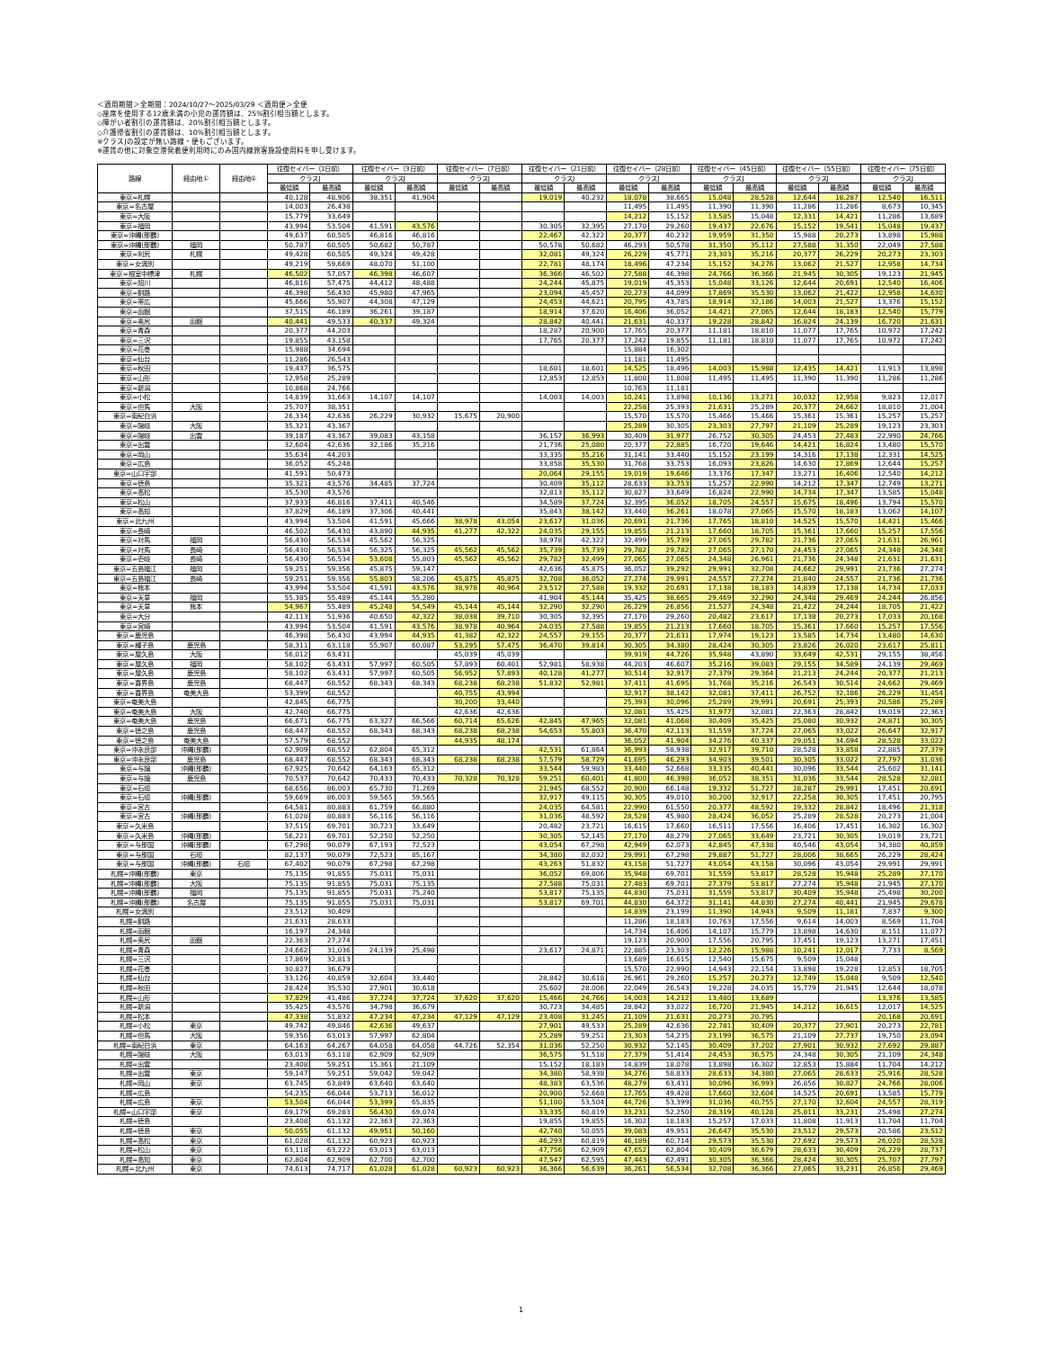＜適用期間＞全期間：2024/10/27～2025/03/29 ＜適用便＞全便
◇座席を使用する12歳未満の小児の運賃額は、25%割引相当額とします。
◇障がい者割引の運賃額は、20%割引相当額とします。
◇介護帰省割引の運賃額は、10%割引相当額とします。
※クラスJの設定が無い路線・便もございます。
※運賃の他に対象空港発着便利用時にのみ国内線旅客施設使用料を申し受けます。
| 路線 | 経由地① | 経由地② | 往復セイバー（1日前） | | 往復セイバー（3日前） | | 往復セイバー（7日前） | | 往復セイバー（21日前） | | 往復セイバー（28日前） | | 往復セイバー（45日前） | | 往復セイバー（55日前） | | 往復セイバー（75日前） | |
| --- | --- | --- | --- | --- | --- | --- | --- | --- | --- | --- | --- | --- | --- | --- | --- | --- | --- | --- |
| | | | クラスJ | | クラスJ | | クラスJ | | クラスJ | | クラスJ | | クラスJ | | クラスJ | | クラスJ | |
| | | | 最低額 | 最高額 | 最低額 | 最高額 | 最低額 | 最高額 | 最低額 | 最高額 | 最低額 | 最高額 | 最低額 | 最高額 | 最低額 | 最高額 | 最低額 | 最高額 |
| 東京=札幌 | | | 40,128 | 48,906 | 38,351 | 41,904 | | | 19,019 | 40,232 | 18,078 | 38,665 | 15,048 | 28,528 | 12,644 | 18,287 | 12,540 | 16,511 |
| 東京=名古屋 | | | 14,003 | 26,438 | | | | | | | 11,495 | 11,495 | 11,390 | 11,390 | 11,286 | 11,286 | 8,673 | 10,345 |
| 東京=大阪 | | | 15,779 | 33,649 | | | | | | | 14,212 | 15,152 | 13,585 | 15,048 | 12,331 | 14,421 | 11,286 | 13,689 |
| 東京=福岡 | | | 43,994 | 53,504 | 41,591 | 43,576 | | | 30,305 | 32,395 | 27,170 | 29,260 | 19,437 | 22,676 | 15,152 | 19,541 | 15,048 | 19,437 |
| 東京=沖縄(那覇) | | | 49,637 | 60,505 | 46,816 | 46,816 | | | 22,467 | 42,322 | 20,377 | 40,232 | 19,959 | 31,350 | 15,988 | 20,273 | 13,898 | 15,988 |
| 東京=沖縄(那覇) | 福岡 | | 50,787 | 60,505 | 50,682 | 50,787 | | | 50,578 | 50,682 | 46,293 | 50,578 | 31,350 | 35,112 | 27,588 | 31,350 | 22,049 | 27,588 |
| 東京=利尻 | 札幌 | | 49,428 | 60,505 | 49,324 | 49,428 | | | 32,081 | 49,324 | 26,229 | 45,771 | 23,303 | 35,216 | 20,377 | 26,229 | 20,273 | 23,303 |
| 東京=女満別 | | | 49,219 | 59,669 | 48,070 | 51,100 | | | 22,781 | 48,174 | 18,496 | 47,234 | 15,152 | 34,276 | 13,062 | 21,527 | 12,958 | 14,734 |
| 東京=根室中標津 | 札幌 | | 46,502 | 57,057 | 46,398 | 46,607 | | | 36,366 | 46,502 | 27,588 | 46,398 | 24,766 | 36,366 | 21,945 | 30,305 | 19,123 | 21,945 |
| 東京=旭川 | | | 46,816 | 57,475 | 44,412 | 48,488 | | | 24,244 | 45,875 | 19,019 | 45,353 | 15,048 | 33,126 | 12,644 | 20,691 | 12,540 | 16,406 |
| 東京=釧路 | | | 46,398 | 56,430 | 45,980 | 47,965 | | | 23,094 | 45,457 | 20,273 | 44,099 | 17,869 | 35,530 | 13,062 | 21,422 | 12,958 | 14,630 |
| 東京=帯広 | | | 45,666 | 55,907 | 44,308 | 47,129 | | | 24,453 | 44,621 | 20,795 | 43,785 | 18,914 | 32,186 | 14,003 | 21,527 | 13,376 | 15,152 |
| 東京=函館 | | | 37,515 | 46,189 | 36,261 | 39,187 | | | 18,914 | 37,620 | 16,406 | 36,052 | 14,421 | 27,065 | 12,644 | 18,183 | 12,540 | 15,779 |
| 東京=奥尻 | 函館 | | 40,441 | 49,533 | 40,337 | 49,324 | | | 28,842 | 40,441 | 21,631 | 40,337 | 19,228 | 28,842 | 16,824 | 24,139 | 16,720 | 21,631 |
| 東京=青森 | | | 20,377 | 44,203 | | | | | 18,287 | 20,900 | 17,765 | 20,377 | 11,181 | 18,810 | 11,077 | 17,765 | 10,972 | 17,242 |
| 東京=三沢 | | | 19,855 | 43,158 | | | | | 17,765 | 20,377 | 17,242 | 19,855 | 11,181 | 18,810 | 11,077 | 17,765 | 10,972 | 17,242 |
| 東京=花巻 | | | 15,988 | 34,694 | | | | | | | 15,884 | 16,302 | | | | | | |
| 東京=仙台 | | | 11,286 | 26,543 | | | | | | | 11,181 | 11,495 | | | | | | |
| 東京=秋田 | | | 19,437 | 36,575 | | | | | 18,601 | 18,601 | 14,525 | 18,496 | 14,003 | 15,988 | 12,435 | 14,421 | 11,913 | 13,898 |
| 東京=山形 | | | 12,958 | 25,289 | | | | | 12,853 | 12,853 | 11,808 | 11,808 | 11,495 | 11,495 | 11,390 | 11,390 | 11,286 | 11,286 |
| 東京=新潟 | | | 10,868 | 24,766 | | | | | | | 10,763 | 11,181 | | | | | | |
| 東京=小松 | | | 14,839 | 31,663 | 14,107 | 14,107 | | | 14,003 | 14,003 | 10,241 | 13,898 | 10,136 | 13,271 | 10,032 | 12,958 | 9,823 | 12,017 |
| 東京=但馬 | 大阪 | | 25,707 | 38,351 | | | | | | | 22,258 | 25,393 | 21,631 | 25,289 | 20,377 | 24,662 | 18,810 | 21,004 |
| 東京=南紀白浜 | | | 26,334 | 42,636 | 26,229 | 30,932 | 15,675 | 20,900 | | | 15,570 | 15,570 | 15,466 | 15,466 | 15,361 | 15,361 | 15,257 | 15,257 |
| 東京=隠岐 | 大阪 | | 35,321 | 43,367 | | | | | | | 25,289 | 30,305 | 23,303 | 27,797 | 21,109 | 25,289 | 19,123 | 23,303 |
| 東京=隠岐 | 出雲 | | 39,187 | 43,367 | 39,083 | 43,158 | | | 36,157 | 36,993 | 30,409 | 31,977 | 26,752 | 30,305 | 24,453 | 27,483 | 22,990 | 24,766 |
| 東京=出雲 | | | 32,604 | 42,636 | 32,186 | 35,216 | | | 21,736 | 25,080 | 20,377 | 22,885 | 16,720 | 19,646 | 14,421 | 16,824 | 13,480 | 15,570 |
| 東京=岡山 | | | 35,634 | 44,203 | | | | | 33,335 | 35,216 | 31,141 | 33,440 | 15,152 | 23,199 | 14,316 | 17,138 | 12,331 | 14,525 |
| 東京=広島 | | | 36,052 | 45,248 | | | | | 33,858 | 35,530 | 31,768 | 33,753 | 16,093 | 23,826 | 14,630 | 17,869 | 12,644 | 15,257 |
| 東京=山口宇部 | | | 41,591 | 50,473 | | | | | 20,064 | 29,155 | 19,019 | 19,646 | 13,376 | 17,347 | 13,271 | 16,406 | 12,540 | 14,212 |
| 東京=徳島 | | | 35,321 | 43,576 | 34,485 | 37,724 | | | 30,409 | 35,112 | 28,633 | 33,753 | 15,257 | 22,990 | 14,212 | 17,347 | 12,749 | 13,271 |
| 東京=高松 | | | 35,530 | 43,576 | | | | | 32,813 | 35,112 | 30,827 | 33,649 | 16,824 | 22,990 | 14,734 | 17,347 | 13,585 | 15,048 |
| 東京=松山 | | | 37,933 | 46,816 | 37,411 | 40,546 | | | 34,589 | 37,724 | 32,395 | 36,052 | 18,705 | 24,557 | 15,675 | 18,496 | 13,794 | 15,570 |
| 東京=高知 | | | 37,829 | 46,189 | 37,306 | 40,441 | | | 35,843 | 38,142 | 33,440 | 36,261 | 18,078 | 27,065 | 15,570 | 18,183 | 13,062 | 14,107 |
| 東京=北九州 | | | 43,994 | 53,504 | 41,591 | 45,666 | 38,978 | 43,054 | 23,617 | 31,036 | 20,691 | 21,736 | 17,765 | 18,810 | 14,525 | 15,570 | 14,421 | 15,466 |
| 東京=長崎 | | | 46,502 | 56,430 | 43,890 | 44,935 | 41,277 | 42,322 | 24,035 | 29,155 | 19,855 | 21,213 | 17,660 | 18,705 | 15,361 | 17,660 | 15,257 | 17,556 |
| 東京=対馬 | 福岡 | | 56,430 | 56,534 | 45,562 | 56,325 | | | 38,978 | 42,322 | 32,499 | 35,739 | 27,065 | 29,782 | 21,736 | 27,065 | 21,631 | 26,961 |
| 東京=対馬 | 長崎 | | 56,430 | 56,534 | 56,325 | 56,325 | 45,562 | 45,562 | 35,739 | 35,739 | 29,782 | 29,782 | 27,065 | 27,170 | 24,453 | 27,065 | 24,348 | 24,348 |
| 東京=壱岐 | 長崎 | | 56,430 | 56,534 | 53,608 | 55,803 | 45,562 | 45,562 | 29,782 | 32,499 | 27,065 | 27,065 | 24,348 | 26,961 | 21,736 | 24,348 | 21,631 | 21,631 |
| 東京=五島福江 | 福岡 | | 59,251 | 59,356 | 45,875 | 59,147 | | | 42,636 | 45,875 | 36,052 | 39,292 | 29,991 | 32,708 | 24,662 | 29,991 | 21,736 | 27,274 |
| 東京=五島福江 | 長崎 | | 59,251 | 59,356 | 55,803 | 58,206 | 45,875 | 45,875 | 32,708 | 36,052 | 27,274 | 29,991 | 24,557 | 27,274 | 21,840 | 24,557 | 21,736 | 21,736 |
| 東京=熊本 | | | 43,994 | 53,504 | 41,591 | 43,576 | 38,978 | 40,964 | 23,512 | 27,588 | 19,332 | 20,691 | 17,138 | 18,183 | 14,839 | 17,138 | 14,734 | 17,033 |
| 東京=天草 | 福岡 | | 55,385 | 55,489 | 45,144 | 55,280 | | | 41,904 | 45,144 | 35,425 | 38,665 | 29,469 | 32,290 | 24,348 | 29,469 | 24,244 | 26,856 |
| 東京=天草 | 熊本 | | 54,967 | 55,489 | 45,248 | 54,549 | 45,144 | 45,144 | 32,290 | 32,290 | 26,229 | 26,856 | 21,527 | 24,348 | 21,422 | 24,244 | 18,705 | 21,422 |
| 東京=大分 | | | 42,113 | 51,936 | 40,650 | 42,322 | 38,038 | 39,710 | 30,305 | 32,395 | 27,170 | 29,260 | 20,482 | 23,617 | 17,138 | 20,273 | 17,033 | 20,168 |
| 東京=宮崎 | | | 43,994 | 53,504 | 41,591 | 43,576 | 38,978 | 40,964 | 24,035 | 27,588 | 19,855 | 21,213 | 17,660 | 18,705 | 15,361 | 17,660 | 15,257 | 17,556 |
| 東京=鹿児島 | | | 46,398 | 56,430 | 43,994 | 44,935 | 41,382 | 42,322 | 24,557 | 29,155 | 20,377 | 21,631 | 17,974 | 19,123 | 13,585 | 14,734 | 13,480 | 14,630 |
| 東京=種子島 | 鹿児島 | | 58,311 | 63,118 | 55,907 | 60,087 | 53,295 | 57,475 | 36,470 | 39,814 | 30,305 | 34,380 | 28,424 | 30,305 | 23,826 | 26,020 | 23,617 | 25,811 |
| 東京=屋久島 | 大阪 | | 56,012 | 63,431 | | | 45,039 | 45,039 | | | 39,919 | 44,726 | 35,948 | 43,890 | 33,649 | 42,531 | 29,155 | 38,456 |
| 東京=屋久島 | 福岡 | | 58,102 | 63,431 | 57,997 | 60,505 | 57,893 | 60,401 | 52,981 | 58,938 | 44,203 | 46,607 | 35,216 | 39,083 | 29,155 | 34,589 | 24,139 | 29,469 |
| 東京=屋久島 | 鹿児島 | | 58,102 | 63,431 | 57,997 | 60,505 | 56,952 | 57,893 | 40,128 | 41,277 | 30,514 | 32,917 | 27,379 | 29,364 | 21,213 | 24,244 | 20,377 | 21,213 |
| 東京=喜界島 | 鹿児島 | | 68,447 | 68,552 | 68,343 | 68,343 | 68,238 | 68,238 | 51,832 | 52,981 | 37,411 | 41,695 | 31,768 | 35,216 | 26,543 | 30,514 | 24,662 | 29,469 |
| 東京=喜界島 | 奄美大島 | | 53,399 | 68,552 | | | 40,755 | 43,994 | | | 32,917 | 38,142 | 32,081 | 37,411 | 26,752 | 32,186 | 26,229 | 31,454 |
| 東京=奄美大島 | | | 42,845 | 66,775 | | | 30,200 | 33,440 | | | 25,393 | 30,096 | 25,289 | 29,991 | 20,691 | 25,393 | 20,586 | 25,289 |
| 東京=奄美大島 | 大阪 | | 42,740 | 66,775 | | | 42,636 | 42,636 | | | 32,081 | 35,425 | 31,977 | 32,081 | 22,363 | 28,842 | 19,019 | 22,363 |
| 東京=奄美大島 | 鹿児島 | | 66,671 | 66,775 | 63,327 | 66,566 | 60,714 | 65,626 | 42,845 | 47,965 | 32,081 | 41,068 | 30,409 | 35,425 | 25,080 | 30,932 | 24,871 | 30,305 |
| 東京=徳之島 | 鹿児島 | | 68,447 | 68,552 | 68,343 | 68,343 | 68,238 | 68,238 | 54,653 | 55,803 | 36,470 | 42,113 | 31,559 | 37,724 | 27,065 | 33,022 | 26,647 | 32,917 |
| 東京=徳之島 | 奄美大島 | | 57,579 | 68,552 | | | 44,935 | 48,174 | | | 36,052 | 41,904 | 34,276 | 40,337 | 29,051 | 34,694 | 28,528 | 33,022 |
| 東京=沖永良部 | 沖縄(那覇) | | 62,909 | 68,552 | 62,804 | 65,312 | | | 42,531 | 61,864 | 36,993 | 58,938 | 32,917 | 39,710 | 28,528 | 33,858 | 22,885 | 27,379 |
| 東京=沖永良部 | 鹿児島 | | 68,447 | 68,552 | 68,343 | 68,343 | 68,238 | 68,238 | 57,579 | 58,729 | 41,695 | 46,293 | 34,903 | 39,501 | 30,305 | 33,022 | 27,797 | 31,036 |
| 東京=与論 | 沖縄(那覇) | | 67,925 | 70,642 | 64,163 | 65,312 | | | 33,544 | 59,983 | 33,440 | 52,668 | 33,335 | 40,441 | 30,096 | 33,544 | 25,602 | 31,141 |
| 東京=与論 | 鹿児島 | | 70,537 | 70,642 | 70,433 | 70,433 | 70,328 | 70,328 | 59,251 | 60,401 | 41,800 | 46,398 | 36,052 | 38,351 | 31,036 | 33,544 | 28,528 | 32,081 |
| 東京=石垣 | | | 68,656 | 86,003 | 65,730 | 71,269 | | | 21,945 | 68,552 | 20,900 | 66,148 | 19,332 | 51,727 | 18,287 | 29,991 | 17,451 | 20,691 |
| 東京=石垣 | 沖縄(那覇) | | 59,669 | 86,003 | 59,565 | 59,565 | | | 32,917 | 49,115 | 30,305 | 49,010 | 30,200 | 32,917 | 22,258 | 30,305 | 17,451 | 20,795 |
| 東京=宮古 | | | 64,581 | 80,883 | 61,759 | 66,880 | | | 24,035 | 64,581 | 22,990 | 61,550 | 20,377 | 48,592 | 19,332 | 28,842 | 18,496 | 21,318 |
| 東京=宮古 | 沖縄(那覇) | | 61,028 | 80,883 | 56,116 | 56,116 | | | 31,036 | 48,592 | 28,528 | 45,980 | 28,424 | 36,052 | 25,289 | 28,528 | 20,273 | 21,004 |
| 東京=久米島 | | | 37,515 | 69,701 | 30,723 | 33,649 | | | 20,482 | 23,721 | 16,615 | 17,660 | 16,511 | 17,556 | 16,406 | 17,451 | 16,302 | 16,302 |
| 東京=久米島 | 沖縄(那覇) | | 56,221 | 69,701 | 52,250 | 52,250 | | | 30,305 | 52,145 | 27,170 | 48,279 | 27,065 | 33,649 | 23,721 | 30,305 | 19,019 | 23,721 |
| 東京=与那国 | 沖縄(那覇) | | 67,298 | 90,079 | 67,193 | 72,523 | | | 43,054 | 67,298 | 42,949 | 62,073 | 42,845 | 47,338 | 40,546 | 43,054 | 34,380 | 40,859 |
| 東京=与那国 | 石垣 | | 82,137 | 90,079 | 72,523 | 85,167 | | | 34,380 | 82,032 | 29,991 | 67,298 | 29,887 | 51,727 | 28,006 | 38,665 | 26,229 | 28,424 |
| 東京=与那国 | 沖縄(那覇) | 石垣 | 67,402 | 90,079 | 67,298 | 67,298 | | | 43,263 | 51,832 | 43,158 | 51,727 | 43,054 | 43,158 | 30,096 | 43,054 | 29,991 | 29,991 |
| 札幌=沖縄(那覇) | 東京 | | 75,135 | 91,855 | 75,031 | 75,031 | | | 36,052 | 69,806 | 35,948 | 69,701 | 31,559 | 53,817 | 28,528 | 35,948 | 25,289 | 27,170 |
| 札幌=沖縄(那覇) | 大阪 | | 75,135 | 91,855 | 75,031 | 75,135 | | | 27,588 | 75,031 | 27,483 | 69,701 | 27,379 | 53,817 | 27,274 | 35,948 | 21,945 | 27,170 |
| 札幌=沖縄(那覇) | 福岡 | | 75,135 | 91,855 | 75,031 | 75,240 | | | 53,817 | 75,135 | 44,830 | 75,031 | 31,559 | 53,817 | 30,409 | 35,948 | 25,498 | 30,200 |
| 札幌=沖縄(那覇) | 名古屋 | | 75,135 | 91,855 | 75,031 | 75,031 | | | 53,817 | 69,701 | 44,830 | 64,372 | 31,141 | 44,830 | 27,274 | 40,441 | 21,945 | 29,678 |
| 札幌=女満別 | | | 23,512 | 30,409 | | | | | | | 14,839 | 23,199 | 11,390 | 14,943 | 9,509 | 11,181 | 7,837 | 9,300 |
| 札幌=釧路 | | | 21,631 | 28,633 | | | | | | | 11,286 | 18,183 | 10,763 | 17,556 | 9,614 | 14,003 | 8,569 | 11,704 |
| 札幌=函館 | | | 16,197 | 24,348 | | | | | | | 14,734 | 16,406 | 14,107 | 15,779 | 13,898 | 14,630 | 8,151 | 11,077 |
| 札幌=奥尻 | 函館 | | 22,363 | 27,274 | | | | | | | 19,123 | 20,900 | 17,556 | 20,795 | 17,451 | 19,123 | 13,271 | 17,451 |
| 札幌=青森 | | | 24,662 | 31,036 | 24,139 | 25,498 | | | 23,617 | 24,871 | 22,885 | 23,303 | 12,226 | 15,988 | 10,241 | 12,017 | 7,733 | 8,569 |
| 札幌=三沢 | | | 17,869 | 32,813 | | | | | | | 13,689 | 16,615 | 12,540 | 15,675 | 9,509 | 15,048 | | |
| 札幌=花巻 | | | 30,827 | 36,679 | | | | | | | 15,570 | 22,990 | 14,943 | 22,154 | 13,898 | 19,228 | 12,853 | 18,705 |
| 札幌=仙台 | | | 33,126 | 40,859 | 32,604 | 33,440 | | | 28,842 | 30,618 | 26,961 | 29,260 | 15,257 | 20,273 | 12,749 | 15,048 | 9,509 | 12,540 |
| 札幌=秋田 | | | 28,424 | 35,530 | 27,901 | 30,618 | | | 25,602 | 28,006 | 22,049 | 26,543 | 19,228 | 24,035 | 15,779 | 21,945 | 12,644 | 18,078 |
| 札幌=山形 | | | 37,829 | 41,486 | 37,724 | 37,724 | 37,620 | 37,620 | 15,466 | 24,766 | 14,003 | 14,212 | 13,480 | 13,689 | | | 13,376 | 13,585 |
| 札幌=新潟 | | | 35,425 | 43,576 | 34,798 | 36,679 | | | 30,723 | 34,485 | 28,842 | 33,022 | 16,720 | 21,945 | 14,212 | 16,615 | 12,017 | 14,525 |
| 札幌=松本 | | | 47,338 | 51,832 | 47,234 | 47,234 | 47,129 | 47,129 | 23,408 | 31,245 | 21,109 | 21,631 | 20,273 | 20,795 | | | 20,168 | 20,691 |
| 札幌=小松 | 東京 | | 49,742 | 49,846 | 42,636 | 49,637 | | | 27,901 | 49,533 | 25,289 | 42,636 | 22,781 | 30,409 | 20,377 | 27,901 | 20,273 | 22,781 |
| 札幌=但馬 | 大阪 | | 59,356 | 63,013 | 57,997 | 62,804 | | | 25,289 | 59,251 | 23,303 | 54,235 | 23,199 | 36,575 | 21,109 | 27,737 | 19,750 | 23,094 |
| 札幌=南紀白浜 | 東京 | | 64,163 | 64,267 | 64,058 | 64,058 | 44,726 | 52,354 | 31,036 | 52,250 | 30,932 | 52,145 | 30,409 | 37,202 | 27,901 | 30,932 | 27,692 | 29,887 |
| 札幌=隠岐 | 大阪 | | 63,013 | 63,118 | 62,909 | 62,909 | | | 36,575 | 51,518 | 27,379 | 51,414 | 24,453 | 36,575 | 24,348 | 30,305 | 21,109 | 24,348 |
| 札幌=出雲 | | | 23,408 | 59,251 | 15,361 | 21,109 | | | 15,152 | 18,183 | 14,839 | 18,078 | 13,898 | 16,302 | 12,853 | 15,884 | 11,704 | 14,212 |
| 札幌=出雲 | 東京 | | 59,147 | 59,251 | 59,042 | 59,042 | | | 34,380 | 58,938 | 34,276 | 58,833 | 28,633 | 34,380 | 27,065 | 28,633 | 25,916 | 28,528 |
| 札幌=岡山 | 東京 | | 63,745 | 63,849 | 63,640 | 63,640 | | | 48,383 | 63,536 | 48,279 | 63,431 | 30,096 | 36,993 | 26,856 | 30,827 | 24,766 | 28,006 |
| 札幌=広島 | | | 54,235 | 66,044 | 53,713 | 56,012 | | | 20,900 | 52,668 | 17,765 | 49,428 | 17,660 | 32,604 | 14,525 | 20,691 | 13,585 | 15,779 |
| 札幌=広島 | 東京 | | 53,504 | 66,044 | 53,399 | 65,835 | | | 51,100 | 53,504 | 44,726 | 53,399 | 31,036 | 40,755 | 27,170 | 32,604 | 24,557 | 28,319 |
| 札幌=山口宇部 | 東京 | | 69,179 | 69,283 | 56,430 | 69,074 | | | 33,335 | 60,819 | 33,231 | 52,250 | 28,319 | 40,128 | 25,811 | 33,231 | 25,498 | 27,274 |
| 札幌=徳島 | | | 23,408 | 61,132 | 22,363 | 22,363 | | | 19,855 | 19,855 | 16,302 | 18,183 | 15,257 | 17,033 | 11,808 | 11,913 | 11,704 | 11,704 |
| 札幌=徳島 | 東京 | | 50,055 | 61,132 | 49,951 | 50,160 | | | 42,740 | 50,055 | 39,083 | 49,951 | 26,647 | 35,530 | 23,512 | 29,573 | 20,586 | 23,512 |
| 札幌=高松 | 東京 | | 61,028 | 61,132 | 60,923 | 60,923 | | | 46,293 | 60,819 | 46,189 | 60,714 | 29,573 | 35,530 | 27,692 | 29,573 | 26,020 | 28,528 |
| 札幌=松山 | 東京 | | 63,118 | 63,222 | 63,013 | 63,013 | | | 47,756 | 62,909 | 47,652 | 62,804 | 30,409 | 36,679 | 28,633 | 30,409 | 26,229 | 28,737 |
| 札幌=高知 | 東京 | | 62,804 | 62,909 | 62,700 | 62,700 | | | 47,547 | 62,595 | 47,443 | 62,491 | 30,305 | 36,366 | 28,424 | 30,305 | 25,707 | 27,797 |
| 札幌=北九州 | 東京 | | 74,613 | 74,717 | 61,028 | 61,028 | 60,923 | 60,923 | 36,366 | 56,639 | 36,261 | 56,534 | 32,708 | 36,366 | 27,065 | 33,231 | 26,856 | 29,469 |
1